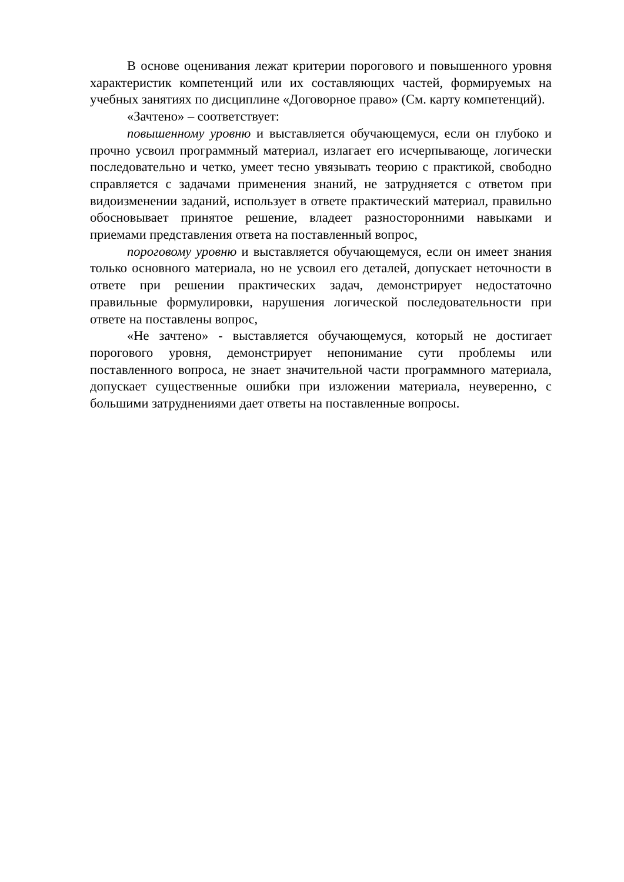В основе оценивания лежат критерии порогового и повышенного уровня характеристик компетенций или их составляющих частей, формируемых на учебных занятиях по дисциплине «Договорное право» (См. карту компетенций).
«Зачтено» – соответствует:
повышенному уровню и выставляется обучающемуся, если он глубоко и прочно усвоил программный материал, излагает его исчерпывающе, логически последовательно и четко, умеет тесно увязывать теорию с практикой, свободно справляется с задачами применения знаний, не затрудняется с ответом при видоизменении заданий, использует в ответе практический материал, правильно обосновывает принятое решение, владеет разносторонними навыками и приемами представления ответа на поставленный вопрос,
пороговому уровню и выставляется обучающемуся, если он имеет знания только основного материала, но не усвоил его деталей, допускает неточности в ответе при решении практических задач, демонстрирует недостаточно правильные формулировки, нарушения логической последовательности при ответе на поставлены вопрос,
«Не зачтено» - выставляется обучающемуся, который не достигает порогового уровня, демонстрирует непонимание сути проблемы или поставленного вопроса, не знает значительной части программного материала, допускает существенные ошибки при изложении материала, неуверенно, с большими затруднениями дает ответы на поставленные вопросы.